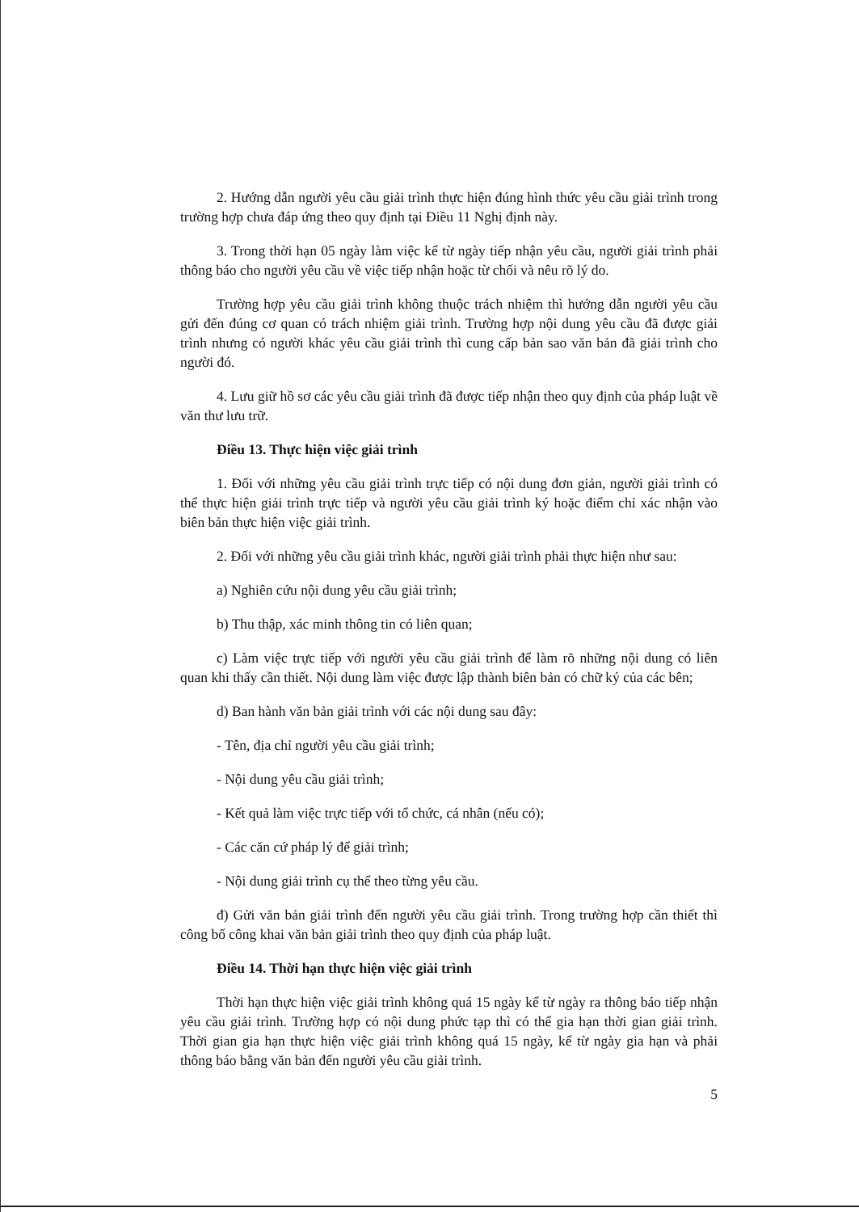2. Hướng dẫn người yêu cầu giải trình thực hiện đúng hình thức yêu cầu giải trình trong trường hợp chưa đáp ứng theo quy định tại Điều 11 Nghị định này.
3. Trong thời hạn 05 ngày làm việc kể từ ngày tiếp nhận yêu cầu, người giải trình phải thông báo cho người yêu cầu về việc tiếp nhận hoặc từ chối và nêu rõ lý do.
Trường hợp yêu cầu giải trình không thuộc trách nhiệm thì hướng dẫn người yêu cầu gửi đến đúng cơ quan có trách nhiệm giải trình. Trường hợp nội dung yêu cầu đã được giải trình nhưng có người khác yêu cầu giải trình thì cung cấp bản sao văn bản đã giải trình cho người đó.
4. Lưu giữ hồ sơ các yêu cầu giải trình đã được tiếp nhận theo quy định của pháp luật về văn thư lưu trữ.
Điều 13. Thực hiện việc giải trình
1. Đối với những yêu cầu giải trình trực tiếp có nội dung đơn giản, người giải trình có thể thực hiện giải trình trực tiếp và người yêu cầu giải trình ký hoặc điểm chỉ xác nhận vào biên bản thực hiện việc giải trình.
2. Đối với những yêu cầu giải trình khác, người giải trình phải thực hiện như sau:
a) Nghiên cứu nội dung yêu cầu giải trình;
b) Thu thập, xác minh thông tin có liên quan;
c) Làm việc trực tiếp với người yêu cầu giải trình để làm rõ những nội dung có liên quan khi thấy cần thiết. Nội dung làm việc được lập thành biên bản có chữ ký của các bên;
d) Ban hành văn bản giải trình với các nội dung sau đây:
- Tên, địa chỉ người yêu cầu giải trình;
- Nội dung yêu cầu giải trình;
- Kết quả làm việc trực tiếp với tổ chức, cá nhân (nếu có);
- Các căn cứ pháp lý để giải trình;
- Nội dung giải trình cụ thể theo từng yêu cầu.
đ) Gửi văn bản giải trình đến người yêu cầu giải trình. Trong trường hợp cần thiết thì công bố công khai văn bản giải trình theo quy định của pháp luật.
Điều 14. Thời hạn thực hiện việc giải trình
Thời hạn thực hiện việc giải trình không quá 15 ngày kể từ ngày ra thông báo tiếp nhận yêu cầu giải trình. Trường hợp có nội dung phức tạp thì có thể gia hạn thời gian giải trình. Thời gian gia hạn thực hiện việc giải trình không quá 15 ngày, kể từ ngày gia hạn và phải thông báo bằng văn bản đến người yêu cầu giải trình.
5